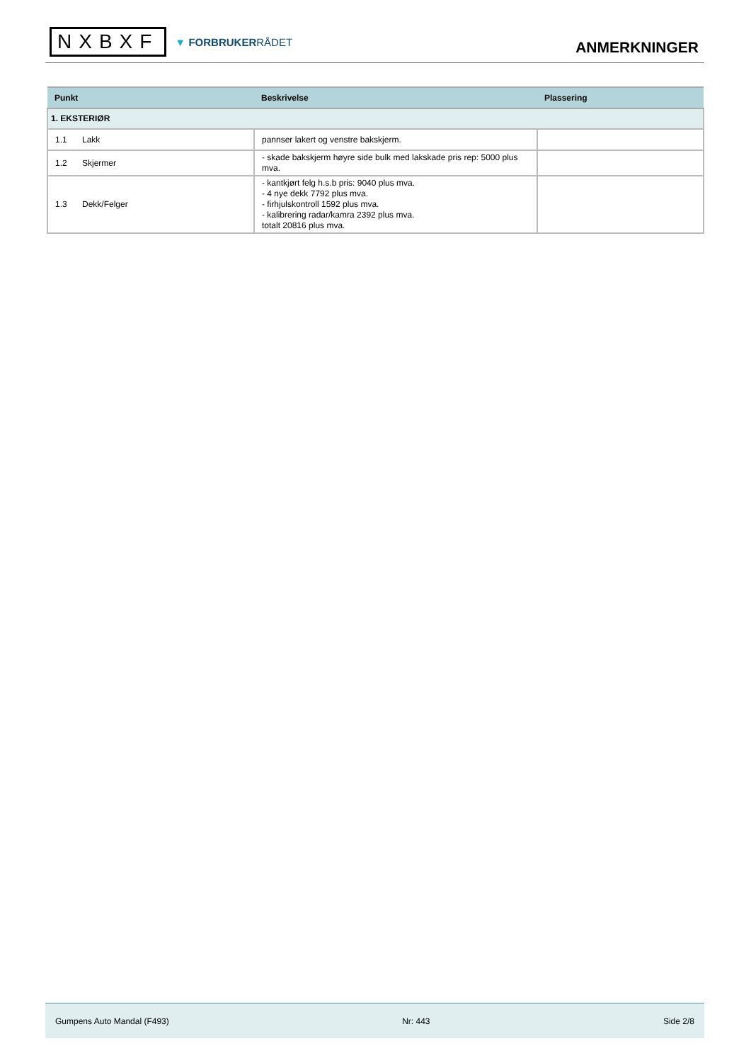NXBXF
▼ FORBRUKERRÅDET
ANMERKNINGER
| Punkt | Beskrivelse | Plassering |
| --- | --- | --- |
| 1. EKSTERIØR | | |
| 1.1 Lakk | pannser lakert og venstre bakskjerm. | |
| 1.2 Skjermer | - skade bakskjerm høyre side bulk med lakskade pris rep: 5000 plus mva. | |
| 1.3 Dekk/Felger | - kantkjørt felg h.s.b pris: 9040 plus mva. - 4 nye dekk 7792 plus mva. - firhjulskontroll 1592 plus mva. - kalibrering radar/kamra 2392 plus mva. totalt 20816 plus mva. | |
Gumpens Auto Mandal (F493) Nr: 443 Side 2/8